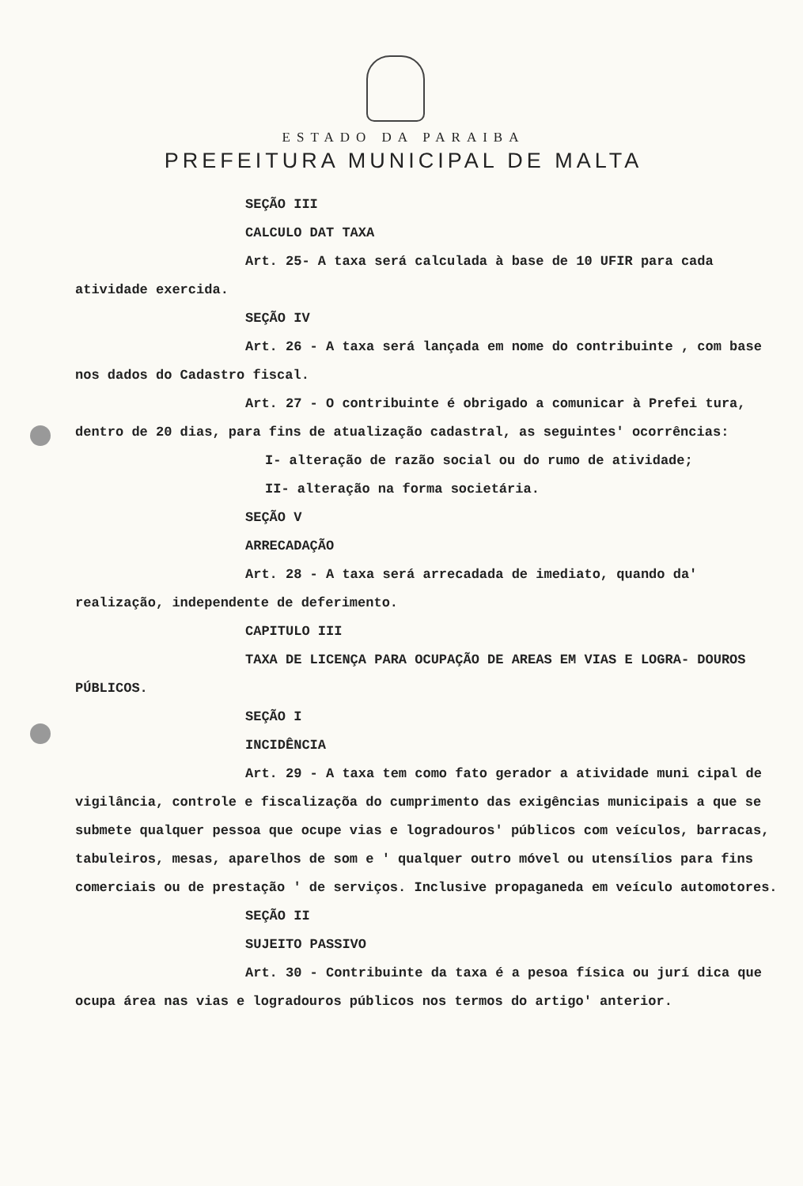ESTADO DA PARAIBA
PREFEITURA MUNICIPAL DE MALTA
SEÇÃO III
CALCULO DAT TAXA
Art. 25- A taxa será calculada à base de 10 UFIR para cada atividade exercida.
SEÇÃO IV
Art. 26 - A taxa será lançada em nome do contribuinte , com base nos dados do Cadastro fiscal.
Art. 27 - O contribuinte é obrigado a comunicar à Prefei tura, dentro de 20 dias, para fins de atualização cadastral, as seguintes' ocorrências:
I- alteração de razão social ou do rumo de atividade;
II- alteração na forma societária.
SEÇÃO V
ARRECADAÇÃO
Art. 28 - A taxa será arrecadada de imediato, quando da' realização, independente de deferimento.
CAPITULO III
TAXA DE LICENÇA PARA OCUPAÇÃO DE AREAS EM VIAS E LOGRA- DOUROS PÚBLICOS.
SEÇÃO I
INCIDÊNCIA
Art. 29 - A taxa tem como fato gerador a atividade muni cipal de vigilância, controle e fiscalizaçõa do cumprimento das exigências municipais a que se submete qualquer pessoa que ocupe vias e logradouros' públicos com veículos, barracas, tabuleiros, mesas, aparelhos de som e ' qualquer outro móvel ou utensílios para fins comerciais ou de prestação ' de serviços. Inclusive propaganeda em veículo automotores.
SEÇÃO II
SUJEITO PASSIVO
Art. 30 - Contribuinte da taxa é a pesoa física ou jurí dica que ocupa área nas vias e logradouros públicos nos termos do artigo' anterior.